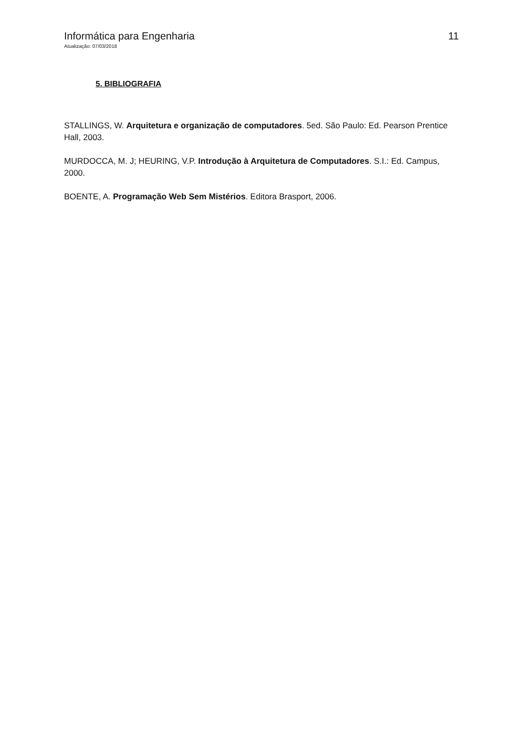Informática para Engenharia 11
Atualização: 07/03/2018
5. BIBLIOGRAFIA
STALLINGS, W. Arquitetura e organização de computadores. 5ed. São Paulo: Ed. Pearson Prentice Hall, 2003.
MURDOCCA, M. J; HEURING, V.P. Introdução à Arquitetura de Computadores. S.I.: Ed. Campus, 2000.
BOENTE, A. Programação Web Sem Mistérios. Editora Brasport, 2006.